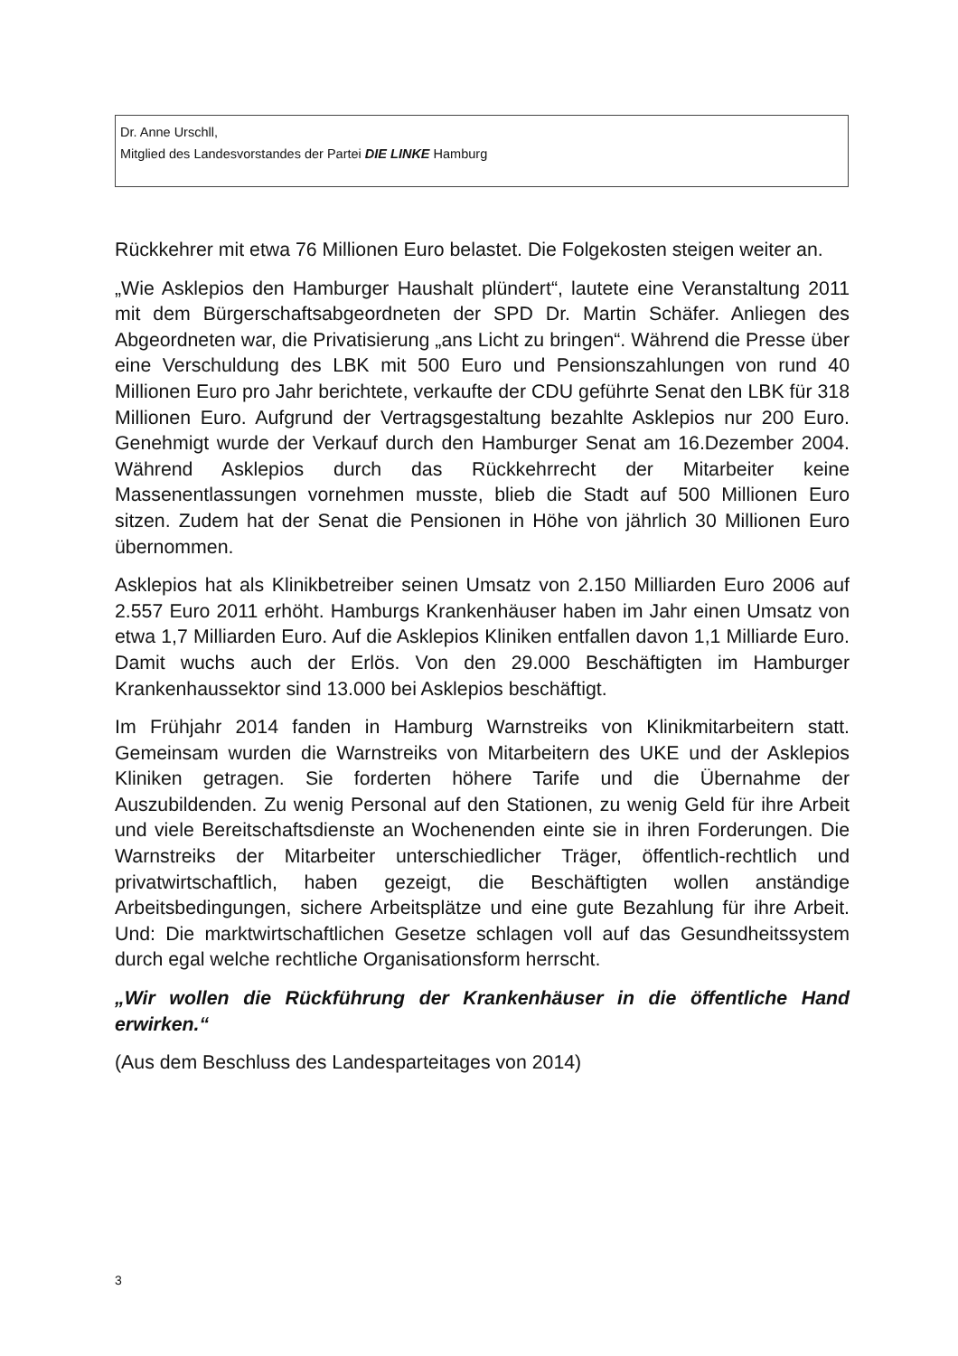Dr. Anne Urschll,
Mitglied des Landesvorstandes der Partei DIE LINKE Hamburg
Rückkehrer mit etwa 76 Millionen Euro belastet. Die Folgekosten steigen weiter an.
„Wie Asklepios den Hamburger Haushalt plündert“, lautete eine Veranstaltung 2011 mit dem Bürgerschaftsabgeordneten der SPD Dr. Martin Schäfer. Anliegen des Abgeordneten war, die Privatisierung „ans Licht zu bringen“. Während die Presse über eine Verschuldung des LBK mit 500 Euro und Pensionszahlungen von rund 40 Millionen Euro pro Jahr berichtete, verkaufte der CDU geführte Senat den LBK für 318 Millionen Euro. Aufgrund der Vertragsgestaltung bezahlte Asklepios nur 200 Euro. Genehmigt wurde der Verkauf durch den Hamburger Senat am 16.Dezember 2004. Während Asklepios durch das Rückkehrrecht der Mitarbeiter keine Massenentlassungen vornehmen musste, blieb die Stadt auf 500 Millionen Euro sitzen. Zudem hat der Senat die Pensionen in Höhe von jährlich 30 Millionen Euro übernommen.
Asklepios hat als Klinikbetreiber seinen Umsatz von 2.150 Milliarden Euro 2006 auf 2.557 Euro 2011 erhöht. Hamburgs Krankenhäuser haben im Jahr einen Umsatz von etwa 1,7 Milliarden Euro. Auf die Asklepios Kliniken entfallen davon 1,1 Milliarde Euro. Damit wuchs auch der Erlös. Von den 29.000 Beschäftigten im Hamburger Krankenhaussektor sind 13.000 bei Asklepios beschäftigt.
Im Frühjahr 2014 fanden in Hamburg Warnstreiks von Klinikmitarbeitern statt. Gemeinsam wurden die Warnstreiks von Mitarbeitern des UKE und der Asklepios Kliniken getragen. Sie forderten höhere Tarife und die Übernahme der Auszubildenden. Zu wenig Personal auf den Stationen, zu wenig Geld für ihre Arbeit und viele Bereitschaftsdienste an Wochenenden einte sie in ihren Forderungen. Die Warnstreiks der Mitarbeiter unterschiedlicher Träger, öffentlich-rechtlich und privatwirtschaftlich, haben gezeigt, die Beschäftigten wollen anständige Arbeitsbedingungen, sichere Arbeitsplätze und eine gute Bezahlung für ihre Arbeit. Und: Die marktwirtschaftlichen Gesetze schlagen voll auf das Gesundheitssystem durch egal welche rechtliche Organisationsform herrscht.
„Wir wollen die Rückführung der Krankenhäuser in die öffentliche Hand erwirken.“
(Aus dem Beschluss des Landesparteitages von 2014)
3